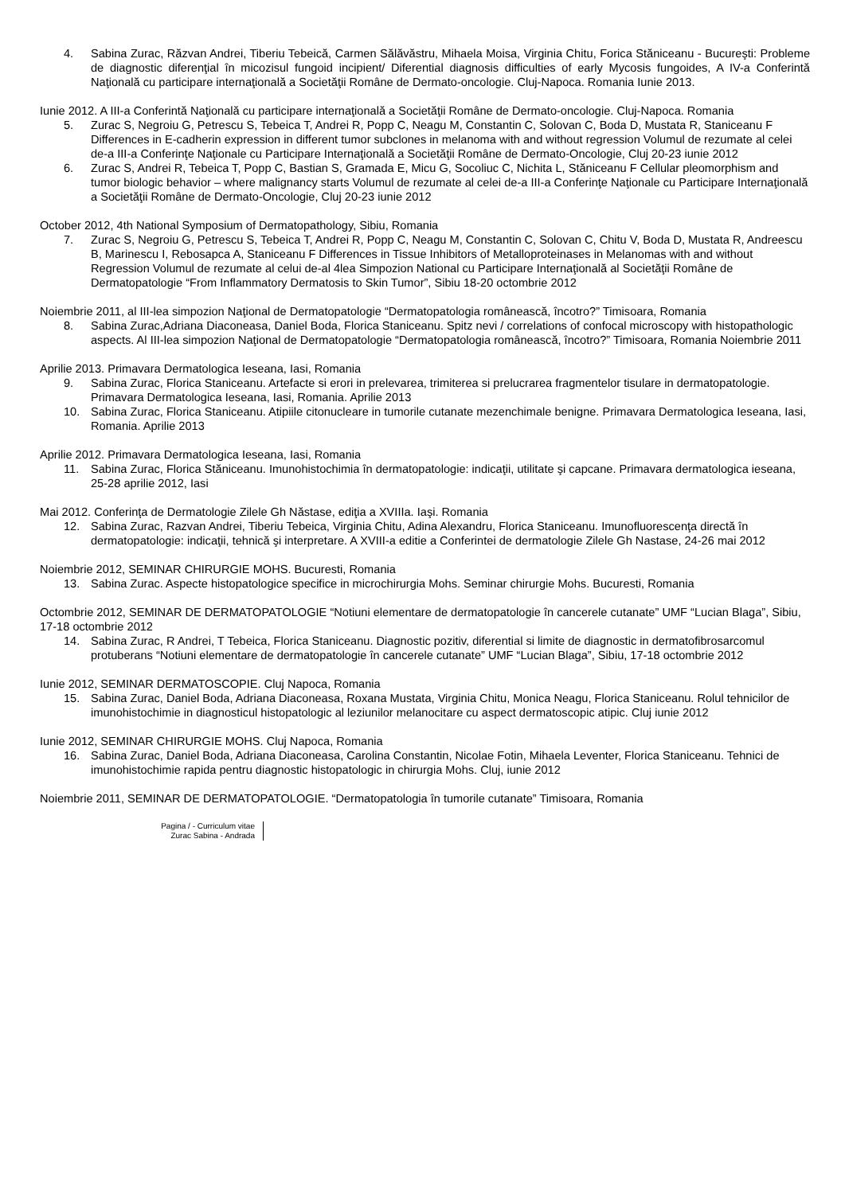4. Sabina Zurac, Răzvan Andrei, Tiberiu Tebeică, Carmen Sălăvăstru, Mihaela Moisa, Virginia Chitu, Forica Stăniceanu - Bucureşti: Probleme de diagnostic diferenţial în micozisul fungoid incipient/ Diferential diagnosis difficulties of early Mycosis fungoides, A IV-a Conferintă Naţională cu participare internaţională a Societăţii Române de Dermato-oncologie. Cluj-Napoca. Romania Iunie 2013.
Iunie 2012. A III-a Conferintă Naţională cu participare internaţională a Societăţii Române de Dermato-oncologie. Cluj-Napoca. Romania
5. Zurac S, Negroiu G, Petrescu S, Tebeica T, Andrei R, Popp C, Neagu M, Constantin C, Solovan C, Boda D, Mustata R, Staniceanu F Differences in E-cadherin expression in different tumor subclones in melanoma with and without regression Volumul de rezumate al celei de-a III-a Conferinţe Naţionale cu Participare Internaţională a Societăţii Române de Dermato-Oncologie, Cluj 20-23 iunie 2012
6. Zurac S, Andrei R, Tebeica T, Popp C, Bastian S, Gramada E, Micu G, Socoliuc C, Nichita L, Stăniceanu F Cellular pleomorphism and tumor biologic behavior – where malignancy starts Volumul de rezumate al celei de-a III-a Conferinţe Naţionale cu Participare Internaţională a Societăţii Române de Dermato-Oncologie, Cluj 20-23 iunie 2012
October 2012, 4th National Symposium of Dermatopathology, Sibiu, Romania
7. Zurac S, Negroiu G, Petrescu S, Tebeica T, Andrei R, Popp C, Neagu M, Constantin C, Solovan C, Chitu V, Boda D, Mustata R, Andreescu B, Marinescu I, Rebosapca A, Staniceanu F Differences in Tissue Inhibitors of Metalloproteinases in Melanomas with and without Regression Volumul de rezumate al celui de-al 4lea Simpozion National cu Participare Internaţională al Societăţii Române de Dermatopatologie “From Inflammatory Dermatosis to Skin Tumor”, Sibiu 18-20 octombrie 2012
Noiembrie 2011, al III-lea simpozion Naţional de Dermatopatologie “Dermatopatologia românească, încotro?” Timisoara, Romania
8. Sabina Zurac,Adriana Diaconeasa, Daniel Boda, Florica Staniceanu. Spitz nevi / correlations of confocal microscopy with histopathologic aspects. Al III-lea simpozion Naţional de Dermatopatologie “Dermatopatologia românească, încotro?” Timisoara, Romania Noiembrie 2011
Aprilie 2013. Primavara Dermatologica Ieseana, Iasi, Romania
9. Sabina Zurac, Florica Staniceanu. Artefacte si erori in prelevarea, trimiterea si prelucrarea fragmentelor tisulare in dermatopatologie. Primavara Dermatologica Ieseana, Iasi, Romania. Aprilie 2013
10. Sabina Zurac, Florica Staniceanu. Atipiile citonucleare in tumorile cutanate mezenchimale benigne. Primavara Dermatologica Ieseana, Iasi, Romania. Aprilie 2013
Aprilie 2012. Primavara Dermatologica Ieseana, Iasi, Romania
11. Sabina Zurac, Florica Stăniceanu. Imunohistochimia în dermatopatologie: indicaţii, utilitate şi capcane. Primavara dermatologica ieseana, 25-28 aprilie 2012, Iasi
Mai 2012. Conferinţa de Dermatologie Zilele Gh Năstase, ediţia a XVIIIa. Iaşi. Romania
12. Sabina Zurac, Razvan Andrei, Tiberiu Tebeica, Virginia Chitu, Adina Alexandru, Florica Staniceanu. Imunofluorescenţa directă în dermatopatologie: indicaţii, tehnică şi interpretare. A XVIII-a editie a Conferintei de dermatologie Zilele Gh Nastase, 24-26 mai 2012
Noiembrie 2012, SEMINAR CHIRURGIE MOHS. Bucuresti, Romania
13. Sabina Zurac. Aspecte histopatologice specifice in microchirurgia Mohs. Seminar chirurgie Mohs. Bucuresti, Romania
Octombrie 2012, SEMINAR DE DERMATOPATOLOGIE “Notiuni elementare de dermatopatologie în cancerele cutanate” UMF “Lucian Blaga”, Sibiu, 17-18 octombrie 2012
14. Sabina Zurac, R Andrei, T Tebeica, Florica Staniceanu. Diagnostic pozitiv, diferential si limite de diagnostic in dermatofibrosarcomul protuberans “Notiuni elementare de dermatopatologie în cancerele cutanate” UMF “Lucian Blaga”, Sibiu, 17-18 octombrie 2012
Iunie 2012, SEMINAR DERMATOSCOPIE. Cluj Napoca, Romania
15. Sabina Zurac, Daniel Boda, Adriana Diaconeasa, Roxana Mustata, Virginia Chitu, Monica Neagu, Florica Staniceanu. Rolul tehnicilor de imunohistochimie in diagnosticul histopatologic al leziunilor melanocitare cu aspect dermatoscopic atipic. Cluj iunie 2012
Iunie 2012, SEMINAR CHIRURGIE MOHS. Cluj Napoca, Romania
16. Sabina Zurac, Daniel Boda, Adriana Diaconeasa, Carolina Constantin, Nicolae Fotin, Mihaela Leventer, Florica Staniceanu. Tehnici de imunohistochimie rapida pentru diagnostic histopatologic in chirurgia Mohs. Cluj, iunie 2012
Noiembrie 2011, SEMINAR DE DERMATOPATOLOGIE. “Dermatopatologia în tumorile cutanate” Timisoara, Romania
Pagina / - Curriculum vitae
Zurac Sabina - Andrada